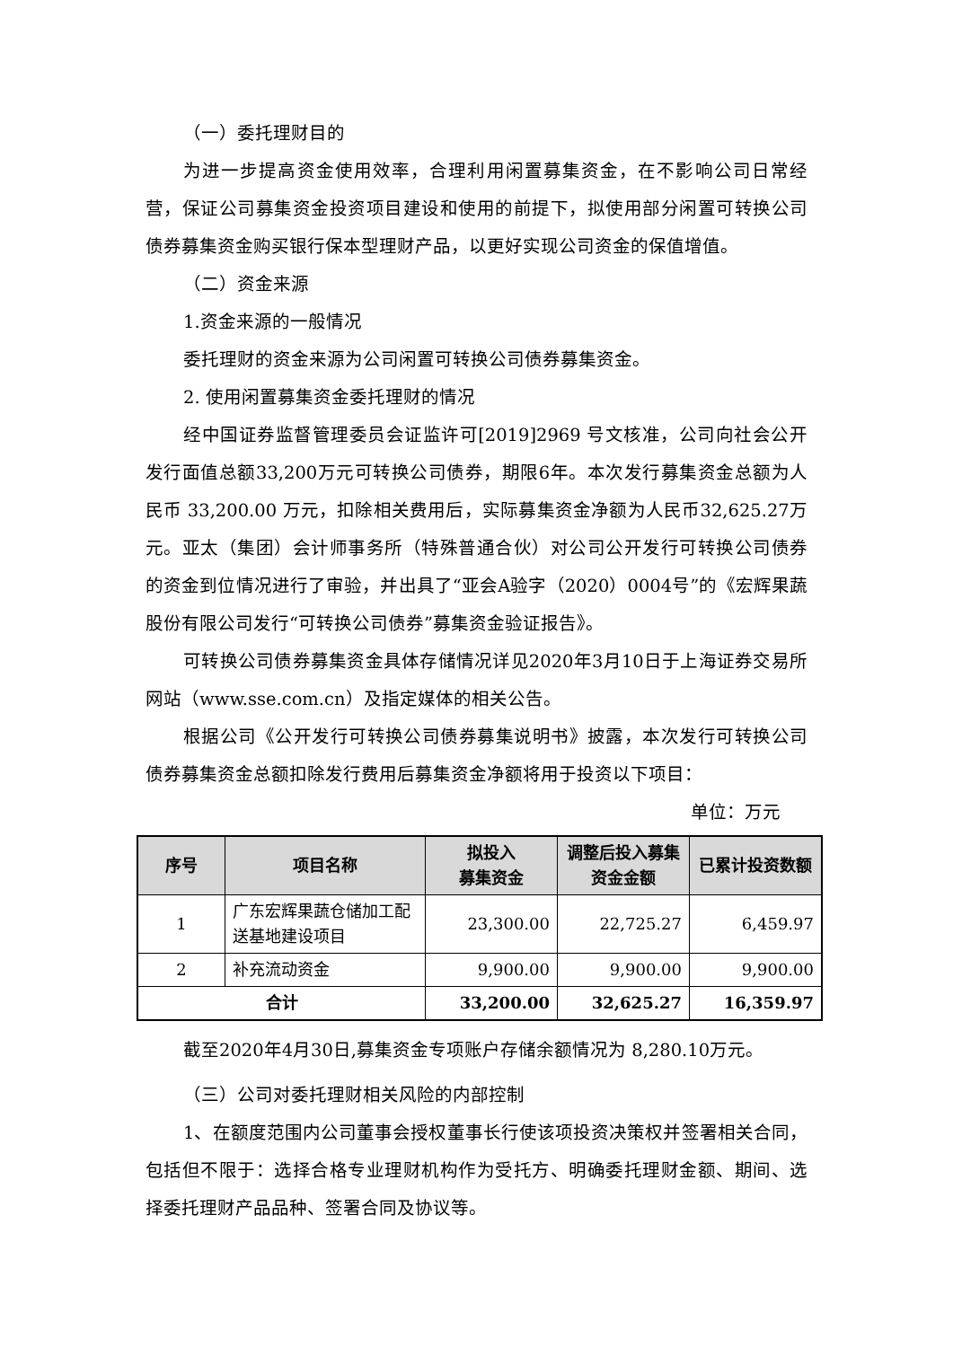（一）委托理财目的
为进一步提高资金使用效率，合理利用闲置募集资金，在不影响公司日常经营，保证公司募集资金投资项目建设和使用的前提下，拟使用部分闲置可转换公司债券募集资金购买银行保本型理财产品，以更好实现公司资金的保值增值。
（二）资金来源
1.资金来源的一般情况
委托理财的资金来源为公司闲置可转换公司债券募集资金。
2. 使用闲置募集资金委托理财的情况
经中国证券监督管理委员会证监许可[2019]2969 号文核准，公司向社会公开发行面值总额33,200万元可转换公司债券，期限6年。本次发行募集资金总额为人民币 33,200.00 万元，扣除相关费用后，实际募集资金净额为人民币32,625.27万元。亚太（集团）会计师事务所（特殊普通合伙）对公司公开发行可转换公司债券的资金到位情况进行了审验，并出具了“亚会A验字（2020）0004号”的《宏辉果蔬股份有限公司发行“可转换公司债券”募集资金验证报告》。
可转换公司债券募集资金具体存储情况详见2020年3月10日于上海证券交易所网站（www.sse.com.cn）及指定媒体的相关公告。
根据公司《公开发行可转换公司债券募集说明书》披露，本次发行可转换公司债券募集资金总额扣除发行费用后募集资金净额将用于投资以下项目：
单位：万元
| 序号 | 项目名称 | 拟投入 募集资金 | 调整后投入募集资金金额 | 已累计投资数额 |
| --- | --- | --- | --- | --- |
| 1 | 广东宏辉果蔬仓储加工配送基地建设项目 | 23,300.00 | 22,725.27 | 6,459.97 |
| 2 | 补充流动资金 | 9,900.00 | 9,900.00 | 9,900.00 |
| 合计 | | 33,200.00 | 32,625.27 | 16,359.97 |
截至2020年4月30日,募集资金专项账户存储余额情况为 8,280.10万元。
（三）公司对委托理财相关风险的内部控制
1、在额度范围内公司董事会授权董事长行使该项投资决策权并签署相关合同，包括但不限于：选择合格专业理财机构作为受托方、明确委托理财金额、期间、选择委托理财产品品种、签署合同及协议等。